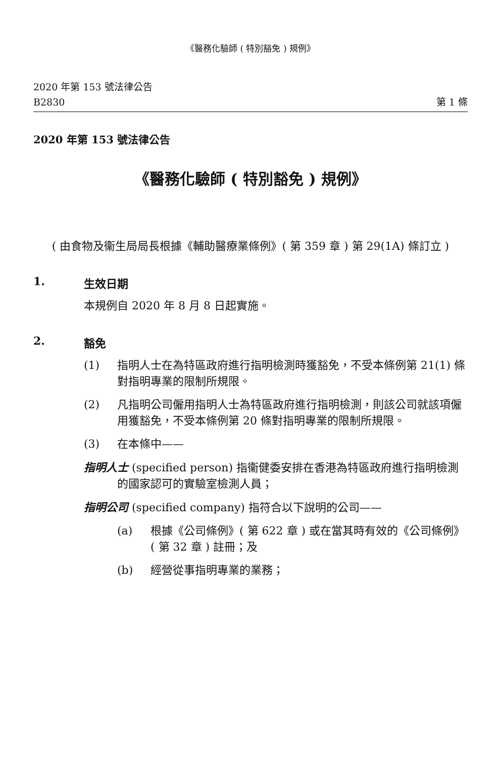《醫務化驗師 ( 特別豁免 ) 規例》
2020 年第 153 號法律公告
B2830
第 1 條
2020 年第 153 號法律公告
《醫務化驗師 ( 特別豁免 ) 規例》
( 由食物及衞生局局長根據《輔助醫療業條例》( 第 359 章 ) 第 29(1A) 條訂立 )
1. 生效日期
本規例自 2020 年 8 月 8 日起實施。
2. 豁免
(1) 指明人士在為特區政府進行指明檢測時獲豁免，不受本條例第 21(1) 條對指明專業的限制所規限。
(2) 凡指明公司僱用指明人士為特區政府進行指明檢測，則該公司就該項僱用獲豁免，不受本條例第 20 條對指明專業的限制所規限。
(3) 在本條中——
指明人士 (specified person) 指衞健委安排在香港為特區政府進行指明檢測的國家認可的實驗室檢測人員；
指明公司 (specified company) 指符合以下說明的公司——
(a) 根據《公司條例》( 第 622 章 ) 或在當其時有效的《公司條例》( 第 32 章 ) 註冊；及
(b) 經營從事指明專業的業務；